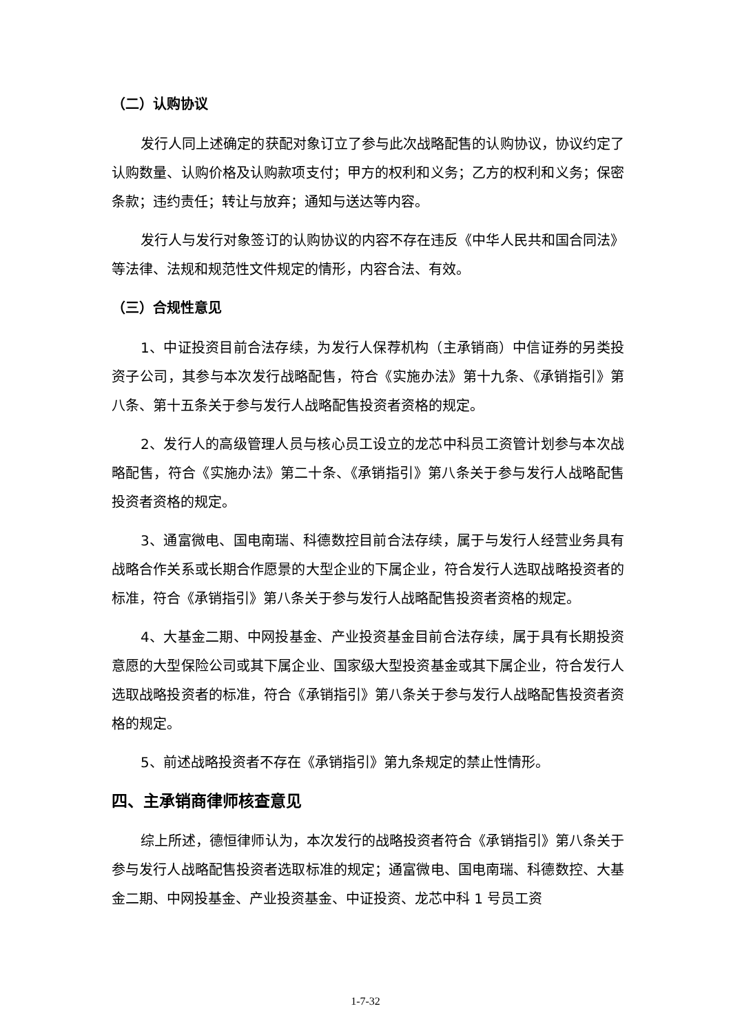（二）认购协议
发行人同上述确定的获配对象订立了参与此次战略配售的认购协议，协议约定了认购数量、认购价格及认购款项支付；甲方的权利和义务；乙方的权利和义务；保密条款；违约责任；转让与放弃；通知与送达等内容。
发行人与发行对象签订的认购协议的内容不存在违反《中华人民共和国合同法》等法律、法规和规范性文件规定的情形，内容合法、有效。
（三）合规性意见
1、中证投资目前合法存续，为发行人保荐机构（主承销商）中信证券的另类投资子公司，其参与本次发行战略配售，符合《实施办法》第十九条、《承销指引》第八条、第十五条关于参与发行人战略配售投资者资格的规定。
2、发行人的高级管理人员与核心员工设立的龙芯中科员工资管计划参与本次战略配售，符合《实施办法》第二十条、《承销指引》第八条关于参与发行人战略配售投资者资格的规定。
3、通富微电、国电南瑞、科德数控目前合法存续，属于与发行人经营业务具有战略合作关系或长期合作愿景的大型企业的下属企业，符合发行人选取战略投资者的标准，符合《承销指引》第八条关于参与发行人战略配售投资者资格的规定。
4、大基金二期、中网投基金、产业投资基金目前合法存续，属于具有长期投资意愿的大型保险公司或其下属企业、国家级大型投资基金或其下属企业，符合发行人选取战略投资者的标准，符合《承销指引》第八条关于参与发行人战略配售投资者资格的规定。
5、前述战略投资者不存在《承销指引》第九条规定的禁止性情形。
四、主承销商律师核查意见
综上所述，德恒律师认为，本次发行的战略投资者符合《承销指引》第八条关于参与发行人战略配售投资者选取标准的规定；通富微电、国电南瑞、科德数控、大基金二期、中网投基金、产业投资基金、中证投资、龙芯中科 1 号员工资
1-7-32